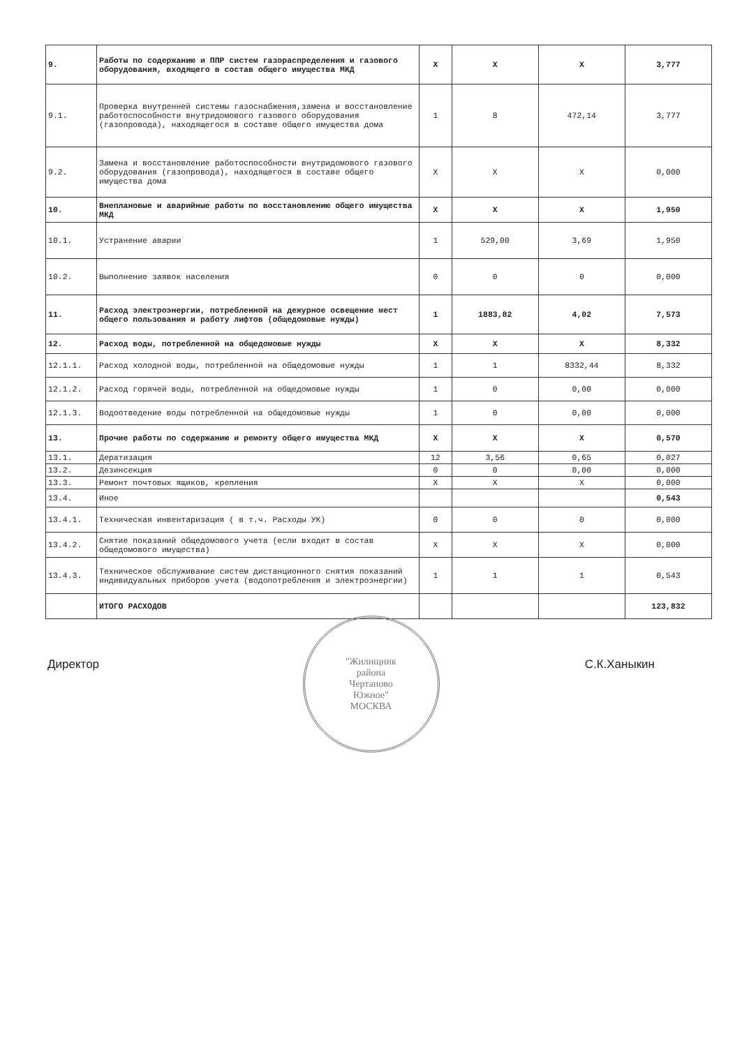| 9. | Работы по содержанию и ППР систем газораспределения и газового оборудования, входящего в состав общего имущества МКД | X | X | X | 3,777 |
| 9.1. | Проверка внутренней системы газоснабжения,замена и восстановление работоспособности внутридомового газового оборудования (газопровода), находящегося в составе общего имущества дома | 1 | 8 | 472,14 | 3,777 |
| 9.2. | Замена и восстановление работоспособности внутридомового газового оборудования (газопровода), находящегося в составе общего имущества дома | X | X | X | 0,000 |
| 10. | Внеплановые и аварийные работы по восстановлению общего имущества МКД | X | X | X | 1,950 |
| 10.1. | Устранение аварии | 1 | 529,00 | 3,69 | 1,950 |
| 10.2. | Выполнение заявок населения | 0 | 0 | 0 | 0,000 |
| 11. | Расход электроэнергии, потребленной на дежурное освещение мест общего пользования и работу лифтов (общедомовые нужды) | 1 | 1883,82 | 4,02 | 7,573 |
| 12. | Расход воды, потребленной на общедомовые нужды | X | X | X | 8,332 |
| 12.1.1. | Расход холодной воды, потребленной на общедомовые нужды | 1 | 1 | 8332,44 | 8,332 |
| 12.1.2. | Расход горячей воды, потребленной на общедомовые нужды | 1 | 0 | 0,00 | 0,000 |
| 12.1.3. | Водоотведение воды потребленной на общедомовые нужды | 1 | 0 | 0,00 | 0,000 |
| 13. | Прочие работы по содержанию и ремонту общего имущества МКД | X | X | X | 0,570 |
| 13.1. | Дератизация | 12 | 3,56 | 0,65 | 0,027 |
| 13.2. | Дезинсекция | 0 | 0 | 0,00 | 0,000 |
| 13.3. | Ремонт почтовых ящиков, крепления | X | X | X | 0,000 |
| 13.4. | Иное | | | | 0,543 |
| 13.4.1. | Техническая инвентаризация ( в т.ч. Расходы УК) | 0 | 0 | 0 | 0,000 |
| 13.4.2. | Снятие показаний общедомового учета (если входит в состав общедомового имущества) | X | X | X | 0,000 |
| 13.4.3. | Техническое обслуживание систем дистанционного снятия показаний индивидуальных приборов учета (водопотребления и электроэнергии) | 1 | 1 | 1 | 0,543 |
| | ИТОГО РАСХОДОВ | | | | 123,832 |
Директор С.К.Ханыкин
"Жилищник
района
Чертаново
Южное"
МОСКВА